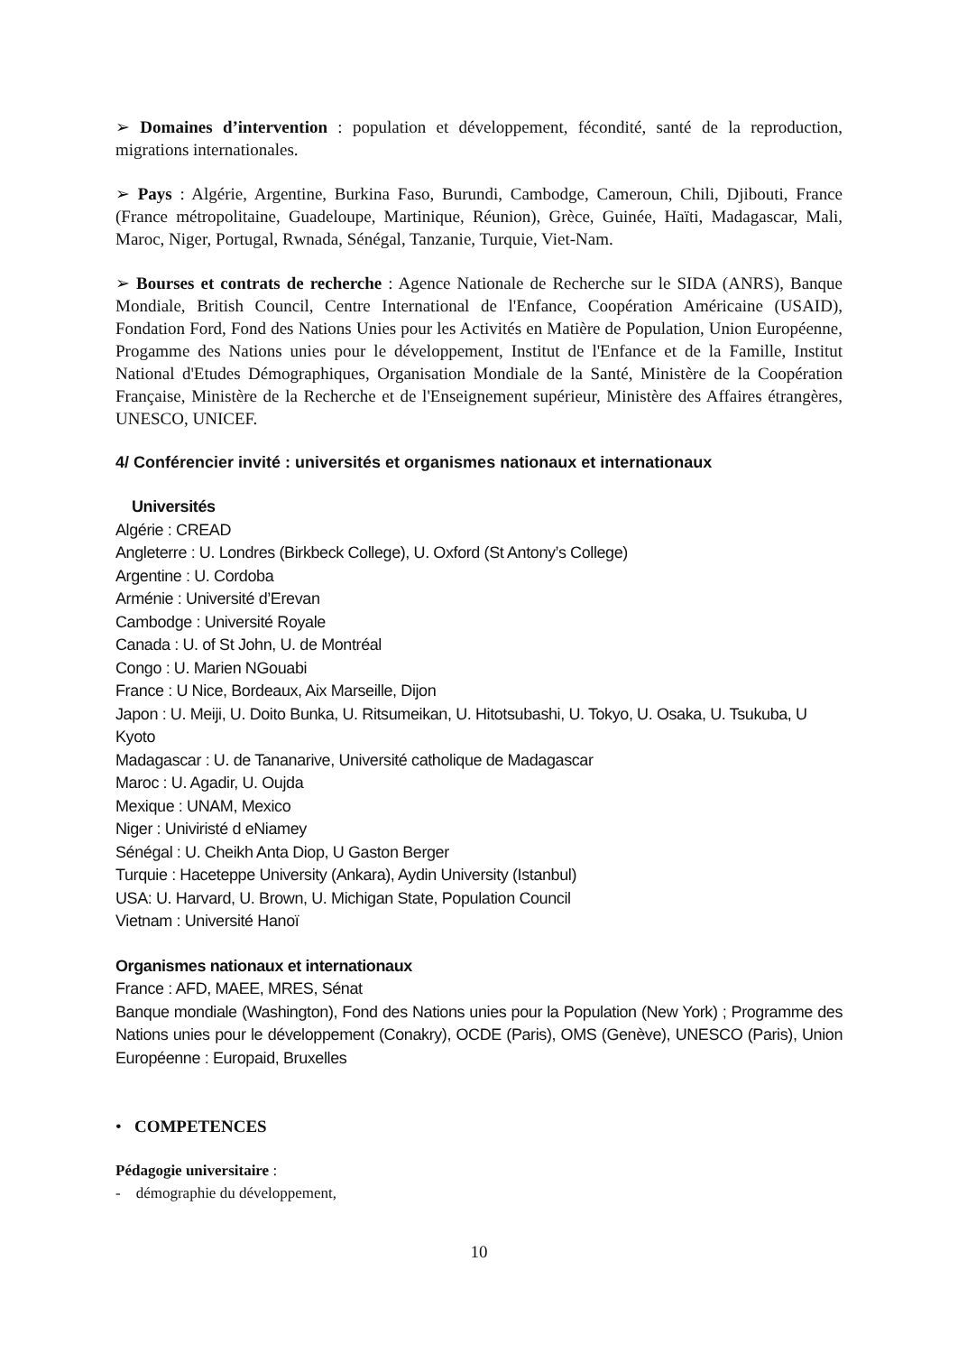➢ Domaines d’intervention : population et développement, fécondité, santé de la reproduction, migrations internationales.
➢ Pays : Algérie, Argentine, Burkina Faso, Burundi, Cambodge, Cameroun, Chili, Djibouti, France (France métropolitaine, Guadeloupe, Martinique, Réunion), Grèce, Guinée, Haïti, Madagascar, Mali, Maroc, Niger, Portugal, Rwnada, Sénégal, Tanzanie, Turquie, Viet-Nam.
➢ Bourses et contrats de recherche : Agence Nationale de Recherche sur le SIDA (ANRS), Banque Mondiale, British Council, Centre International de l'Enfance, Coopération Américaine (USAID), Fondation Ford, Fond des Nations Unies pour les Activités en Matière de Population, Union Européenne, Progamme des Nations unies pour le développement, Institut de l'Enfance et de la Famille, Institut National d'Etudes Démographiques, Organisation Mondiale de la Santé, Ministère de la Coopération Française, Ministère de la Recherche et de l'Enseignement supérieur, Ministère des Affaires étrangères, UNESCO, UNICEF.
4/ Conférencier invité : universités et organismes nationaux et internationaux
Universités
Algérie : CREAD
Angleterre : U. Londres (Birkbeck College), U. Oxford (St Antony’s College)
Argentine : U. Cordoba
Arménie : Université d’Erevan
Cambodge : Université Royale
Canada : U. of St John, U. de Montréal
Congo : U. Marien NGouabi
France : U Nice, Bordeaux, Aix Marseille, Dijon
Japon : U. Meiji, U. Doito Bunka, U. Ritsumeikan, U. Hitotsubashi, U. Tokyo, U. Osaka, U. Tsukuba, U Kyoto
Madagascar : U. de Tananarive, Université catholique de Madagascar
Maroc : U. Agadir, U. Oujda
Mexique : UNAM, Mexico
Niger : Univiristé d eNiamey
Sénégal : U. Cheikh Anta Diop, U Gaston Berger
Turquie : Haceteppe University (Ankara), Aydin University (Istanbul)
USA: U. Harvard, U. Brown, U. Michigan State, Population Council
Vietnam : Université Hanoï
Organismes nationaux et internationaux
France : AFD, MAEE, MRES, Sénat
Banque mondiale (Washington), Fond des Nations unies pour la Population (New York) ; Programme des Nations unies pour le développement (Conakry), OCDE (Paris), OMS (Genève), UNESCO (Paris), Union Européenne : Europaid, Bruxelles
• COMPETENCES
Pédagogie universitaire :
- démographie du développement,
10